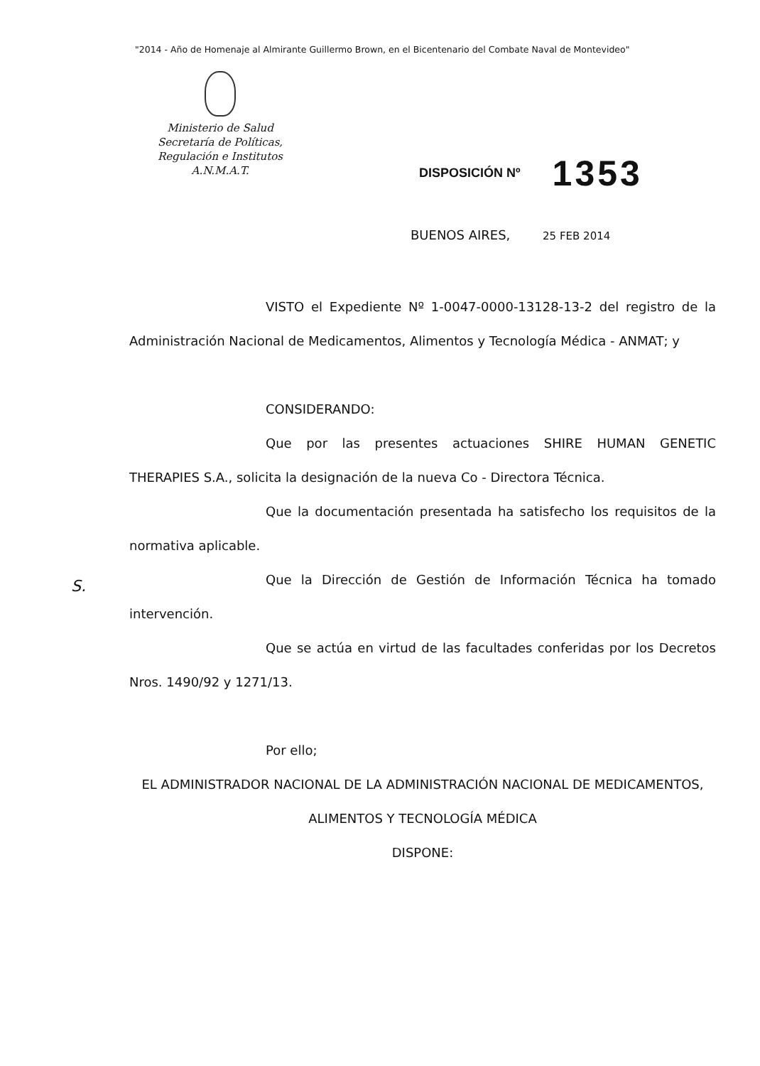"2014 - Año de Homenaje al Almirante Guillermo Brown, en el Bicentenario del Combate Naval de Montevideo"
Ministerio de Salud
Secretaría de Políticas,
Regulación e Institutos
A.N.M.A.T.
DISPOSICIÓN Nº 1353
BUENOS AIRES, 25 FEB 2014
VISTO el Expediente Nº 1-0047-0000-13128-13-2 del registro de la Administración Nacional de Medicamentos, Alimentos y Tecnología Médica - ANMAT; y
CONSIDERANDO:
Que por las presentes actuaciones SHIRE HUMAN GENETIC THERAPIES S.A., solicita la designación de la nueva Co - Directora Técnica.
Que la documentación presentada ha satisfecho los requisitos de la normativa aplicable.
Que la Dirección de Gestión de Información Técnica ha tomado intervención.
Que se actúa en virtud de las facultades conferidas por los Decretos Nros. 1490/92 y 1271/13.
Por ello;
EL ADMINISTRADOR NACIONAL DE LA ADMINISTRACIÓN NACIONAL DE MEDICAMENTOS, ALIMENTOS Y TECNOLOGÍA MÉDICA
DISPONE:
S.